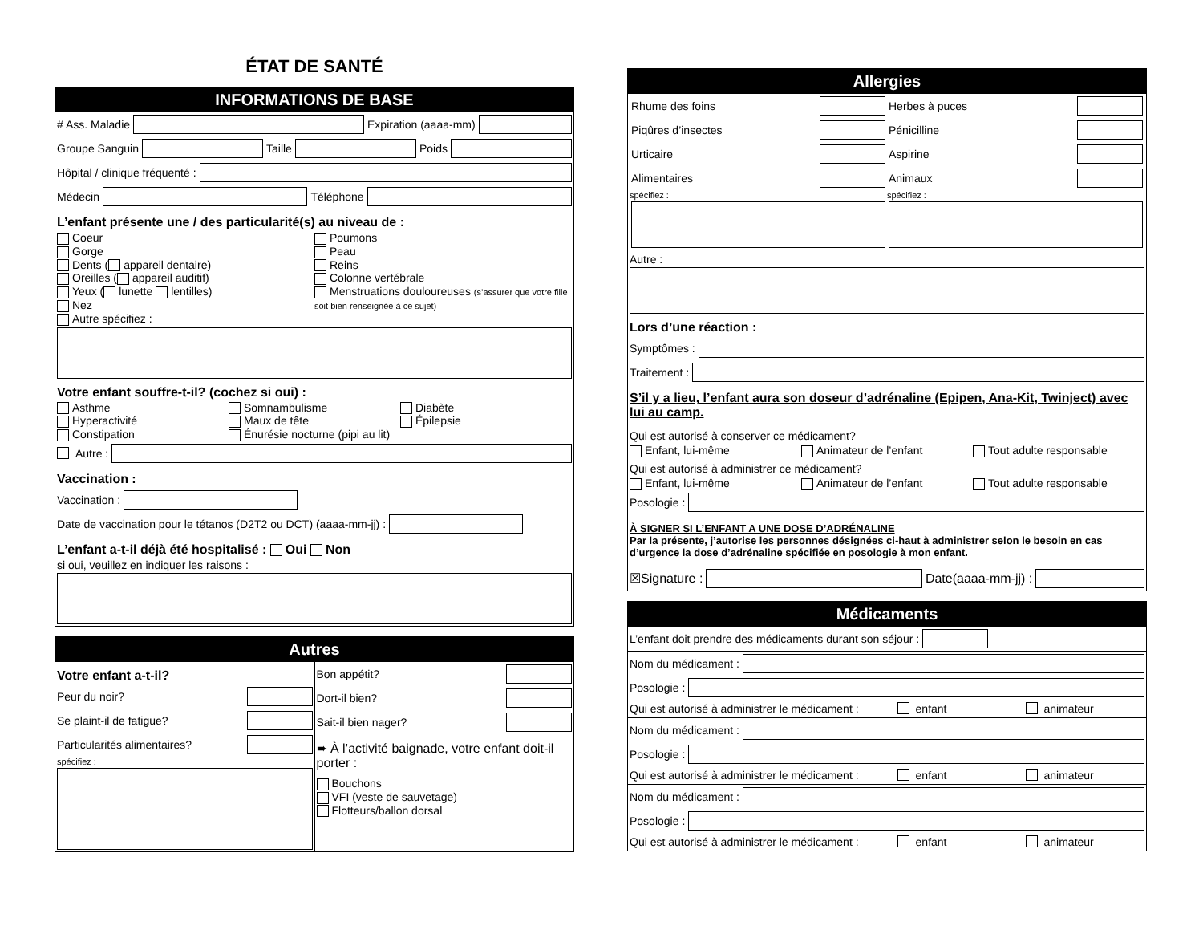ÉTAT DE SANTÉ
INFORMATIONS DE BASE
# Ass. Maladie Expiration (aaaa-mm)
Groupe Sanguin Taille Poids
Hôpital / clinique fréquenté :
Médecin Téléphone
L’enfant présente une / des particularité(s) au niveau de :
Coeur
Gorge
Dents ( appareil dentaire)
Oreilles ( appareil auditif)
Yeux ( lunette lentilles)
Nez
Autre spécifiez :
Poumons
Peau
Reins
Colonne vertébrale
Menstruations douloureuses (s’assurer que votre fille soit bien renseignée à ce sujet)
Votre enfant souffre-t-il? (cochez si oui) :
Asthme
Hyperactivité
Constipation
Somnambulisme
Maux de tête
Énurésie nocturne (pipi au lit)
Diabète
Épilepsie
Autre :
Vaccination :
Vaccination :
Date de vaccination pour le tétanos (D2T2 ou DCT) (aaaa-mm-jj) :
L’enfant a-t-il déjà été hospitalisé : Oui Non
si oui, veuillez en indiquer les raisons :
Autres
Votre enfant a-t-il?
Peur du noir?
Se plaint-il de fatigue?
Particularités alimentaires?
spécifiez :
Bon appétit?
Dort-il bien?
Sait-il bien nager?
➨ À l’activité baignade, votre enfant doit-il porter :
Bouchons
VFI (veste de sauvetage)
Flotteurs/ballon dorsal
Allergies
Rhume des foins
Piqûres d’insectes
Urticaire
Alimentaires
spécifiez :
Herbes à puces
Pénicilline
Aspirine
Animaux
spécifiez :
Autre :
Lors d’une réaction :
Symptômes :
Traitement :
S’il y a lieu, l’enfant aura son doseur d’adrénaline (Epipen, Ana-Kit, Twinject) avec lui au camp.
Qui est autorisé à conserver ce médicament?
Enfant, lui-même
Animateur de l’enfant
Tout adulte responsable
Qui est autorisé à administrer ce médicament?
Enfant, lui-même
Animateur de l’enfant
Tout adulte responsable
Posologie :
À SIGNER SI L’ENFANT A UNE DOSE D’ADRÉNALINE
Par la présente, j’autorise les personnes désignées ci-haut à administrer selon le besoin en cas d’urgence la dose d’adrénaline spécifiée en posologie à mon enfant.
☒Signature : Date(aaaa-mm-jj) :
Médicaments
L’enfant doit prendre des médicaments durant son séjour :
Nom du médicament :
Posologie :
Qui est autorisé à administrer le médicament : enfant animateur
Nom du médicament :
Posologie :
Qui est autorisé à administrer le médicament : enfant animateur
Nom du médicament :
Posologie :
Qui est autorisé à administrer le médicament : enfant animateur